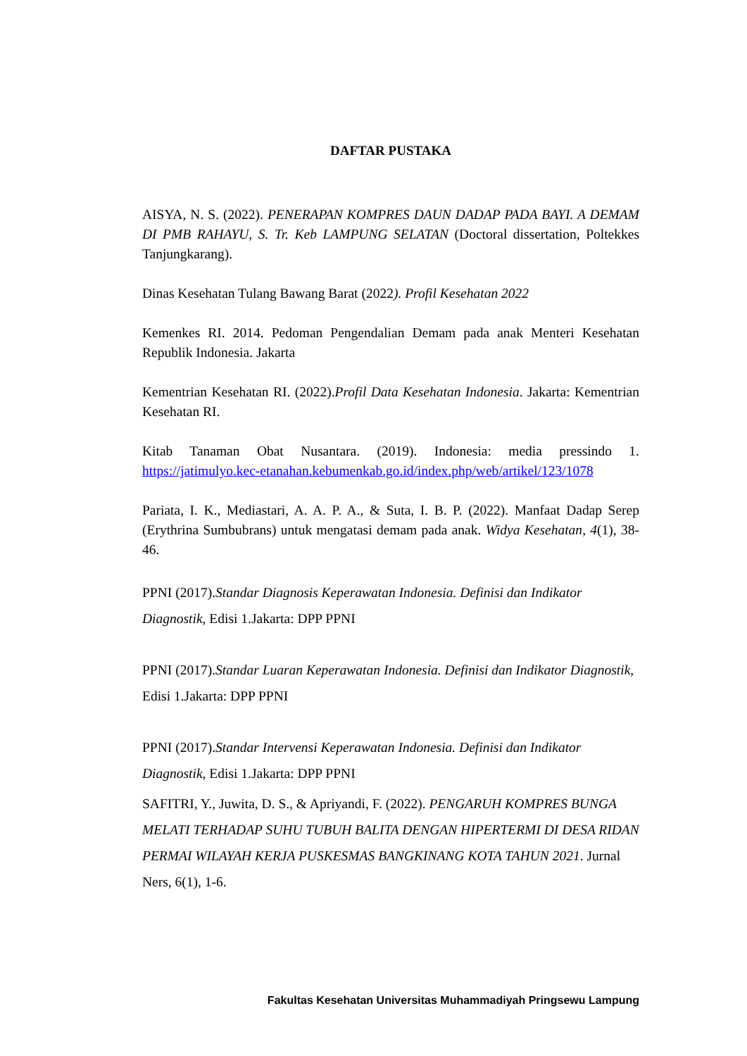DAFTAR PUSTAKA
AISYA, N. S. (2022). PENERAPAN KOMPRES DAUN DADAP PADA BAYI. A DEMAM DI PMB RAHAYU, S. Tr. Keb LAMPUNG SELATAN (Doctoral dissertation, Poltekkes Tanjungkarang).
Dinas Kesehatan Tulang Bawang Barat (2022). Profil Kesehatan 2022
Kemenkes RI. 2014. Pedoman Pengendalian Demam pada anak Menteri Kesehatan Republik Indonesia. Jakarta
Kementrian Kesehatan RI. (2022).Profil Data Kesehatan Indonesia. Jakarta: Kementrian Kesehatan RI.
Kitab Tanaman Obat Nusantara. (2019). Indonesia: media pressindo 1. https://jatimulyo.kec-etanahan.kebumenkab.go.id/index.php/web/artikel/123/1078
Pariata, I. K., Mediastari, A. A. P. A., & Suta, I. B. P. (2022). Manfaat Dadap Serep (Erythrina Sumbubrans) untuk mengatasi demam pada anak. Widya Kesehatan, 4(1), 38-46.
PPNI (2017).Standar Diagnosis Keperawatan Indonesia. Definisi dan Indikator Diagnostik, Edisi 1.Jakarta: DPP PPNI
PPNI (2017).Standar Luaran Keperawatan Indonesia. Definisi dan Indikator Diagnostik, Edisi 1.Jakarta: DPP PPNI
PPNI (2017).Standar Intervensi Keperawatan Indonesia. Definisi dan Indikator Diagnostik, Edisi 1.Jakarta: DPP PPNI
SAFITRI, Y., Juwita, D. S., & Apriyandi, F. (2022). PENGARUH KOMPRES BUNGA MELATI TERHADAP SUHU TUBUH BALITA DENGAN HIPERTERMI DI DESA RIDAN PERMAI WILAYAH KERJA PUSKESMAS BANGKINANG KOTA TAHUN 2021. Jurnal Ners, 6(1), 1-6.
Fakultas Kesehatan Universitas Muhammadiyah Pringsewu Lampung